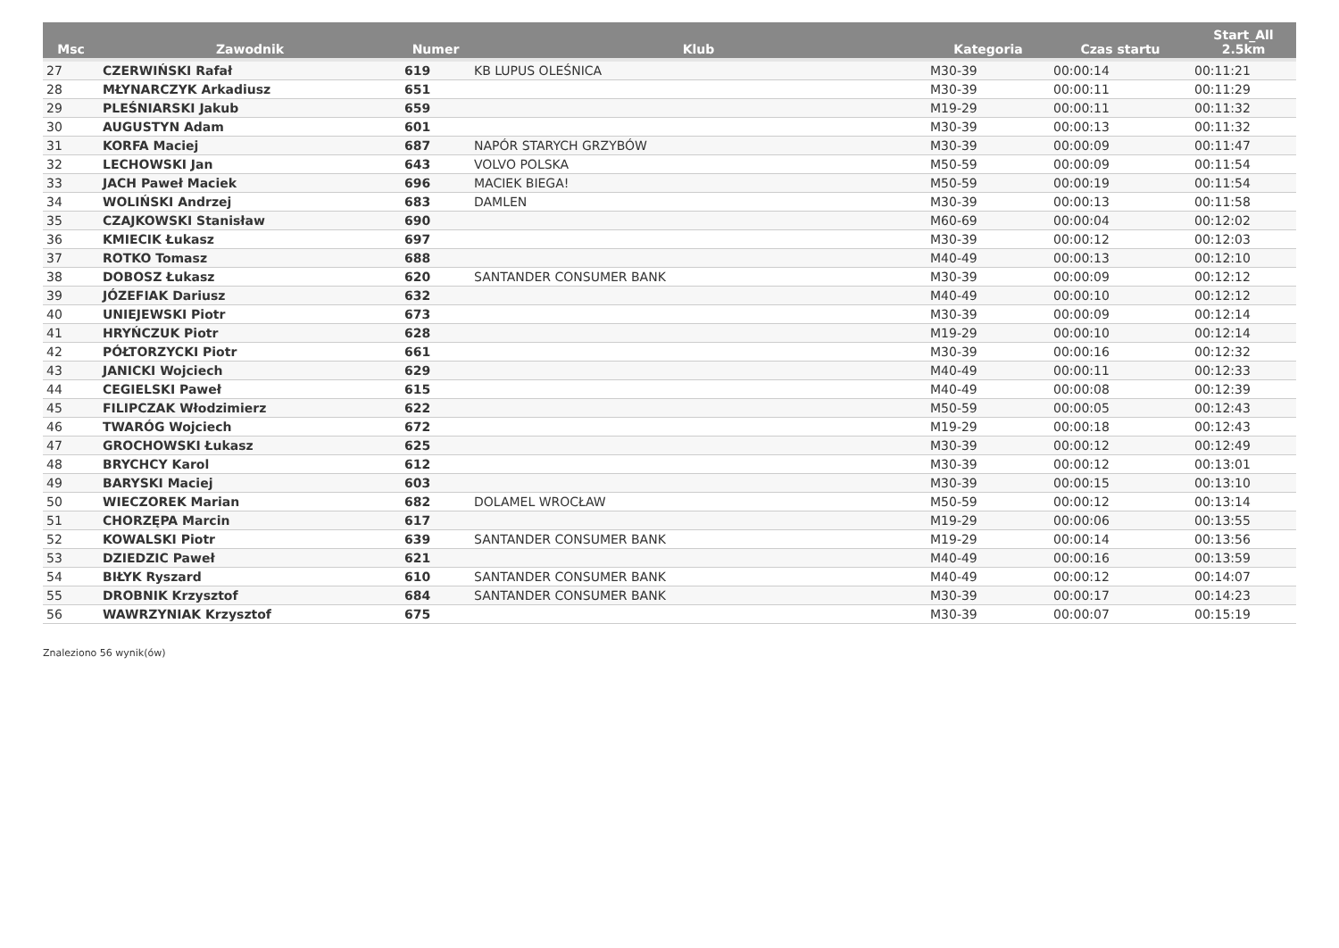| Msc | Zawodnik | Numer | Klub | Kategoria | Czas startu | Start_All 2.5km |
| --- | --- | --- | --- | --- | --- | --- |
| 27 | CZERWIŃSKI Rafał | 619 | KB LUPUS OLEŚNICA | M30-39 | 00:00:14 | 00:11:21 |
| 28 | MŁYNARCZYK Arkadiusz | 651 | | M30-39 | 00:00:11 | 00:11:29 |
| 29 | PLEŚNIARSKI Jakub | 659 | | M19-29 | 00:00:11 | 00:11:32 |
| 30 | AUGUSTYN Adam | 601 | | M30-39 | 00:00:13 | 00:11:32 |
| 31 | KORFA Maciej | 687 | NAPÓR STARYCH GRZYBÓW | M30-39 | 00:00:09 | 00:11:47 |
| 32 | LECHOWSKI Jan | 643 | VOLVO POLSKA | M50-59 | 00:00:09 | 00:11:54 |
| 33 | JACH Paweł Maciek | 696 | MACIEK BIEGA! | M50-59 | 00:00:19 | 00:11:54 |
| 34 | WOLIŃSKI Andrzej | 683 | DAMLEN | M30-39 | 00:00:13 | 00:11:58 |
| 35 | CZAJKOWSKI Stanisław | 690 | | M60-69 | 00:00:04 | 00:12:02 |
| 36 | KMIECIK Łukasz | 697 | | M30-39 | 00:00:12 | 00:12:03 |
| 37 | ROTKO Tomasz | 688 | | M40-49 | 00:00:13 | 00:12:10 |
| 38 | DOBOSZ Łukasz | 620 | SANTANDER CONSUMER BANK | M30-39 | 00:00:09 | 00:12:12 |
| 39 | JÓZEFIAK Dariusz | 632 | | M40-49 | 00:00:10 | 00:12:12 |
| 40 | UNIEJEWSKI Piotr | 673 | | M30-39 | 00:00:09 | 00:12:14 |
| 41 | HRYŃCZUK Piotr | 628 | | M19-29 | 00:00:10 | 00:12:14 |
| 42 | PÓŁTORZYCKI Piotr | 661 | | M30-39 | 00:00:16 | 00:12:32 |
| 43 | JANICKI Wojciech | 629 | | M40-49 | 00:00:11 | 00:12:33 |
| 44 | CEGIELSKI Paweł | 615 | | M40-49 | 00:00:08 | 00:12:39 |
| 45 | FILIPCZAK Włodzimierz | 622 | | M50-59 | 00:00:05 | 00:12:43 |
| 46 | TWARÓG Wojciech | 672 | | M19-29 | 00:00:18 | 00:12:43 |
| 47 | GROCHOWSKI Łukasz | 625 | | M30-39 | 00:00:12 | 00:12:49 |
| 48 | BRYCHCY Karol | 612 | | M30-39 | 00:00:12 | 00:13:01 |
| 49 | BARYSKI Maciej | 603 | | M30-39 | 00:00:15 | 00:13:10 |
| 50 | WIECZOREK Marian | 682 | DOLAMEL WROCŁAW | M50-59 | 00:00:12 | 00:13:14 |
| 51 | CHORZĘPA Marcin | 617 | | M19-29 | 00:00:06 | 00:13:55 |
| 52 | KOWALSKI Piotr | 639 | SANTANDER CONSUMER BANK | M19-29 | 00:00:14 | 00:13:56 |
| 53 | DZIEDZIC Paweł | 621 | | M40-49 | 00:00:16 | 00:13:59 |
| 54 | BIŁYK Ryszard | 610 | SANTANDER CONSUMER BANK | M40-49 | 00:00:12 | 00:14:07 |
| 55 | DROBNIK Krzysztof | 684 | SANTANDER CONSUMER BANK | M30-39 | 00:00:17 | 00:14:23 |
| 56 | WAWRZYNIAK Krzysztof | 675 | | M30-39 | 00:00:07 | 00:15:19 |
Znaleziono 56 wynik(ów)